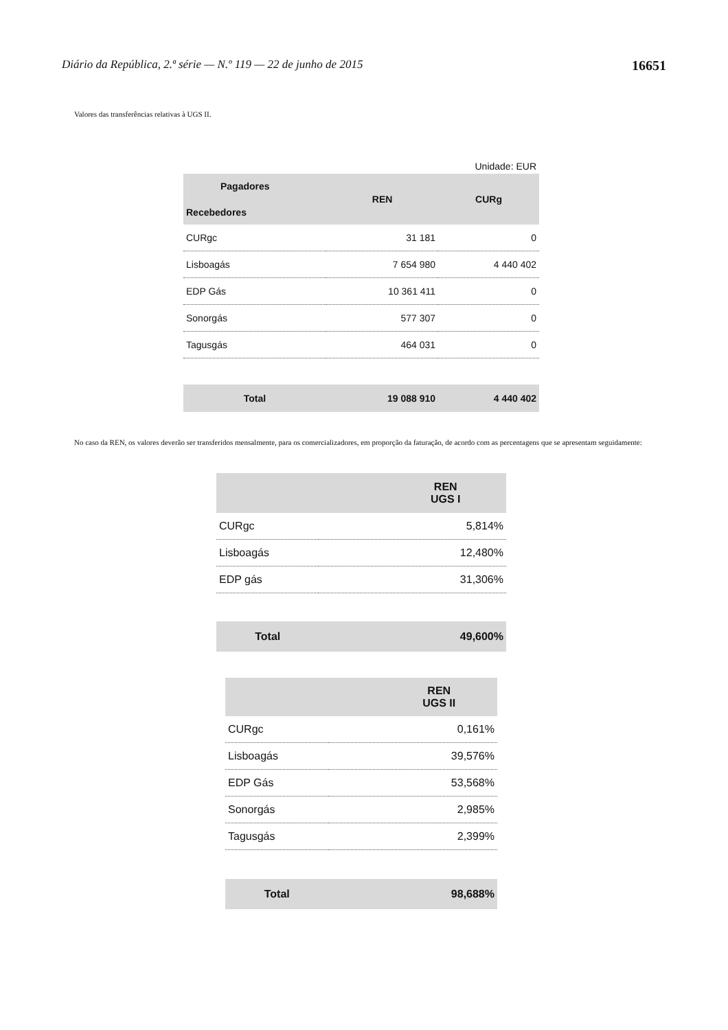Diário da República, 2.ª série — N.º 119 — 22 de junho de 2015 16651
Valores das transferências relativas à UGS II.
| Unidade: EUR | | |
| Pagadores Recebedores | REN | CURg |
| CURgc | 31 181 | 0 |
| Lisboagás | 7 654 980 | 4 440 402 |
| EDP Gás | 10 361 411 | 0 |
| Sonorgás | 577 307 | 0 |
| Tagusgás | 464 031 | 0 |
| Total | 19 088 910 | 4 440 402 |
No caso da REN, os valores deverão ser transferidos mensalmente, para os comercializadores, em proporção da faturação, de acordo com as percentagens que se apresentam seguidamente:
| | REN UGS I |
| --- | --- |
| CURgc | 5,814% |
| Lisboagás | 12,480% |
| EDP gás | 31,306% |
| Total | 49,600% |
| | REN UGS II |
| --- | --- |
| CURgc | 0,161% |
| Lisboagás | 39,576% |
| EDP Gás | 53,568% |
| Sonorgás | 2,985% |
| Tagusgás | 2,399% |
| Total | 98,688% |